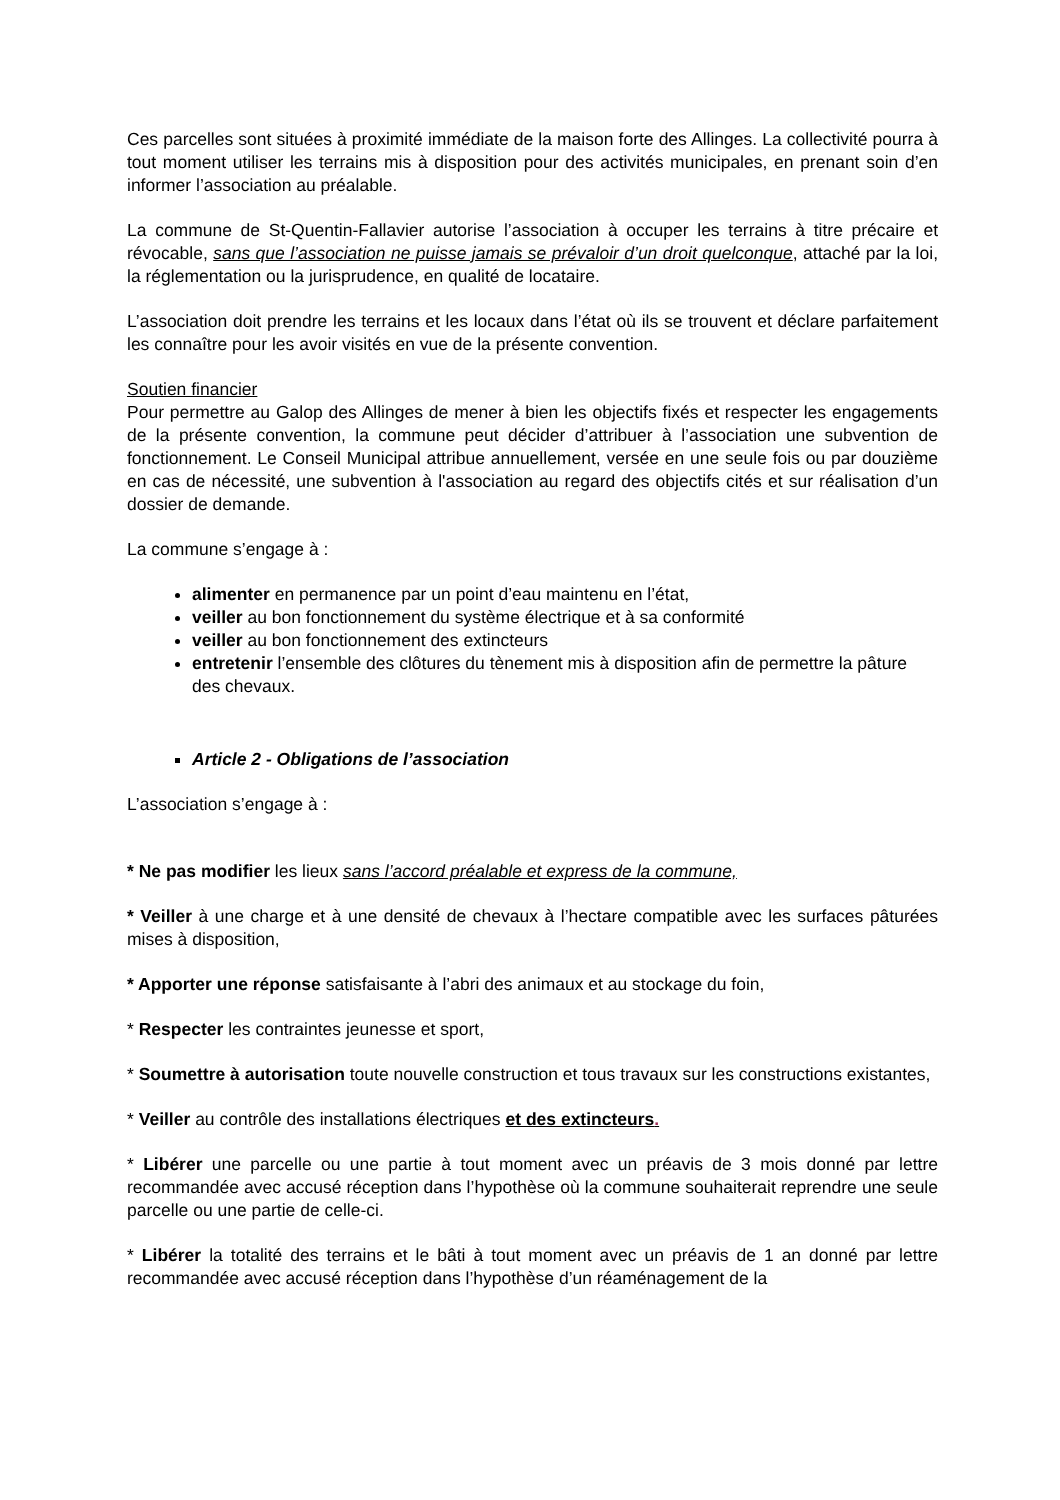Ces parcelles sont situées à proximité immédiate de la maison forte des Allinges. La collectivité pourra à tout moment utiliser les terrains mis à disposition pour des activités municipales, en prenant soin d’en informer l’association au préalable.
La commune de St-Quentin-Fallavier autorise l’association à occuper les terrains à titre précaire et révocable, sans que l’association ne puisse jamais se prévaloir d’un droit quelconque, attaché par la loi, la réglementation ou la jurisprudence, en qualité de locataire.
L’association doit prendre les terrains et les locaux dans l’état où ils se trouvent et déclare parfaitement les connaître pour les avoir visités en vue de la présente convention.
Soutien financier
Pour permettre au Galop des Allinges de mener à bien les objectifs fixés et respecter les engagements de la présente convention, la commune peut décider d’attribuer à l’association une subvention de fonctionnement. Le Conseil Municipal attribue annuellement, versée en une seule fois ou par douzième en cas de nécessité, une subvention à l'association au regard des objectifs cités et sur réalisation d’un dossier de demande.
La commune s’engage à :
alimenter en permanence par un point d’eau maintenu en l’état,
veiller au bon fonctionnement du système électrique et à sa conformité
veiller au bon fonctionnement des extincteurs
entretenir l’ensemble des clôtures du tènement mis à disposition afin de permettre la pâture des chevaux.
Article 2 - Obligations de l’association
L’association s’engage à :
* Ne pas modifier les lieux sans l’accord préalable et express de la commune,
* Veiller à une charge et à une densité de chevaux à l’hectare compatible avec les surfaces pâturées mises à disposition,
* Apporter une réponse satisfaisante à l’abri des animaux et au stockage du foin,
* Respecter les contraintes jeunesse et sport,
* Soumettre à autorisation toute nouvelle construction et tous travaux sur les constructions existantes,
* Veiller au contrôle des installations électriques et des extincteurs.
* Libérer une parcelle ou une partie à tout moment avec un préavis de 3 mois donné par lettre recommandée avec accusé réception dans l’hypothèse où la commune souhaiterait reprendre une seule parcelle ou une partie de celle-ci.
* Libérer la totalité des terrains et le bâti à tout moment avec un préavis de 1 an donné par lettre recommandée avec accusé réception dans l’hypothèse d’un réaménagement de la